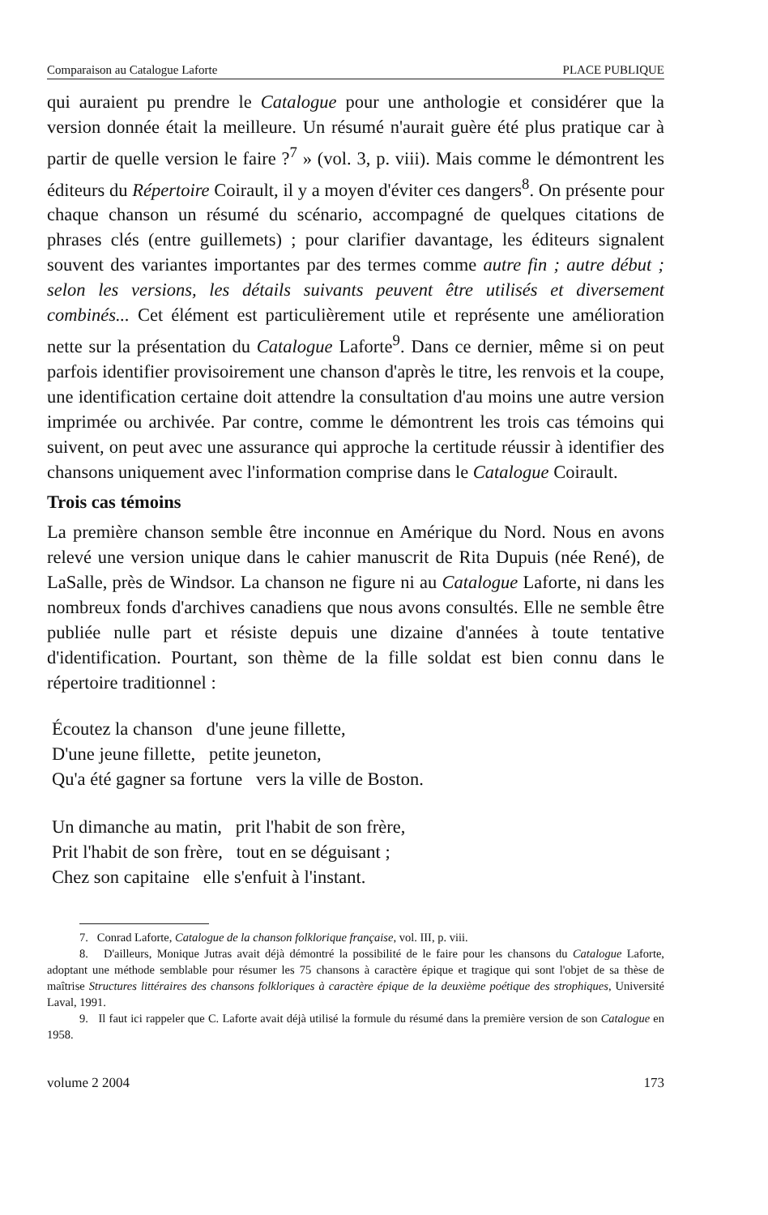Comparaison au Catalogue Laforte PLACE PUBLIQUE
qui auraient pu prendre le Catalogue pour une anthologie et considérer que la version donnée était la meilleure. Un résumé n'aurait guère été plus pratique car à partir de quelle version le faire ?<sup>7</sup> » (vol. 3, p. viii). Mais comme le démontrent les éditeurs du Répertoire Coirault, il y a moyen d'éviter ces dangers<sup>8</sup>. On présente pour chaque chanson un résumé du scénario, accompagné de quelques citations de phrases clés (entre guillemets) ; pour clarifier davantage, les éditeurs signalent souvent des variantes importantes par des termes comme autre fin ; autre début ; selon les versions, les détails suivants peuvent être utilisés et diversement combinés... Cet élément est particulièrement utile et représente une amélioration nette sur la présentation du Catalogue Laforte<sup>9</sup>. Dans ce dernier, même si on peut parfois identifier provisoirement une chanson d'après le titre, les renvois et la coupe, une identification certaine doit attendre la consultation d'au moins une autre version imprimée ou archivée. Par contre, comme le démontrent les trois cas témoins qui suivent, on peut avec une assurance qui approche la certitude réussir à identifier des chansons uniquement avec l'information comprise dans le Catalogue Coirault.
Trois cas témoins
La première chanson semble être inconnue en Amérique du Nord. Nous en avons relevé une version unique dans le cahier manuscrit de Rita Dupuis (née René), de LaSalle, près de Windsor. La chanson ne figure ni au Catalogue Laforte, ni dans les nombreux fonds d'archives canadiens que nous avons consultés. Elle ne semble être publiée nulle part et résiste depuis une dizaine d'années à toute tentative d'identification. Pourtant, son thème de la fille soldat est bien connu dans le répertoire traditionnel :
Écoutez la chanson d'une jeune fillette,
D'une jeune fillette, petite jeuneton,
Qu'a été gagner sa fortune vers la ville de Boston.
Un dimanche au matin, prit l'habit de son frère,
Prit l'habit de son frère, tout en se déguisant ;
Chez son capitaine elle s'enfuit à l'instant.
7. Conrad Laforte, Catalogue de la chanson folklorique française, vol. III, p. viii.
8. D'ailleurs, Monique Jutras avait déjà démontré la possibilité de le faire pour les chansons du Catalogue Laforte, adoptant une méthode semblable pour résumer les 75 chansons à caractère épique et tragique qui sont l'objet de sa thèse de maîtrise Structures littéraires des chansons folkloriques à caractère épique de la deuxième poétique des strophiques, Université Laval, 1991.
9. Il faut ici rappeler que C. Laforte avait déjà utilisé la formule du résumé dans la première version de son Catalogue en 1958.
volume 2 2004 173